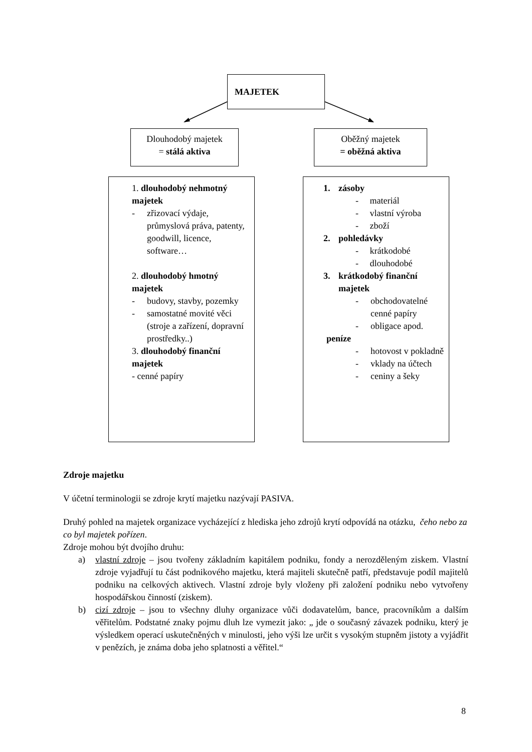MAJETEK
Dlouhodobý majetek
= stálá aktiva
Oběžný majetek
= oběžná aktiva
1. dlouhodobý nehmotný majetek
- zřizovací výdaje, průmyslová práva, patenty, goodwill, licence, software…
2. dlouhodobý hmotný majetek
- budovy, stavby, pozemky
- samostatné movité věci (stroje a zařízení, dopravní prostředky..)
3. dlouhodobý finanční majetek
- cenné papíry
1. zásoby
- materiál
- vlastní výroba
- zboží
2. pohledávky
- krátkodobé
- dlouhodobé
3. krátkodobý finanční majetek
- obchodovatelné cenné papíry
- obligace apod.
peníze
- hotovost v pokladně
- vklady na účtech
- ceniny a šeky
Zdroje majetku
V účetní terminologii se zdroje krytí majetku nazývají PASIVA.
Druhý pohled na majetek organizace vycházející z hlediska jeho zdrojů krytí odpovídá na otázku, čeho nebo za co byl majetek pořízen.
Zdroje mohou být dvojího druhu:
a) vlastní zdroje – jsou tvořeny základním kapitálem podniku, fondy a nerozděleným ziskem. Vlastní zdroje vyjadřují tu část podnikového majetku, která majiteli skutečně patří, představuje podíl majitelů podniku na celkových aktivech. Vlastní zdroje byly vloženy při založení podniku nebo vytvořeny hospodářskou činností (ziskem).
b) cizí zdroje – jsou to všechny dluhy organizace vůči dodavatelům, bance, pracovníkům a dalším věřitelům. Podstatné znaky pojmu dluh lze vymezit jako: „ jde o současný závazek podniku, který je výsledkem operací uskutečněných v minulosti, jeho výši lze určit s vysokým stupněm jistoty a vyjádřit v penězích, je známa doba jeho splatnosti a věřitel.“
8